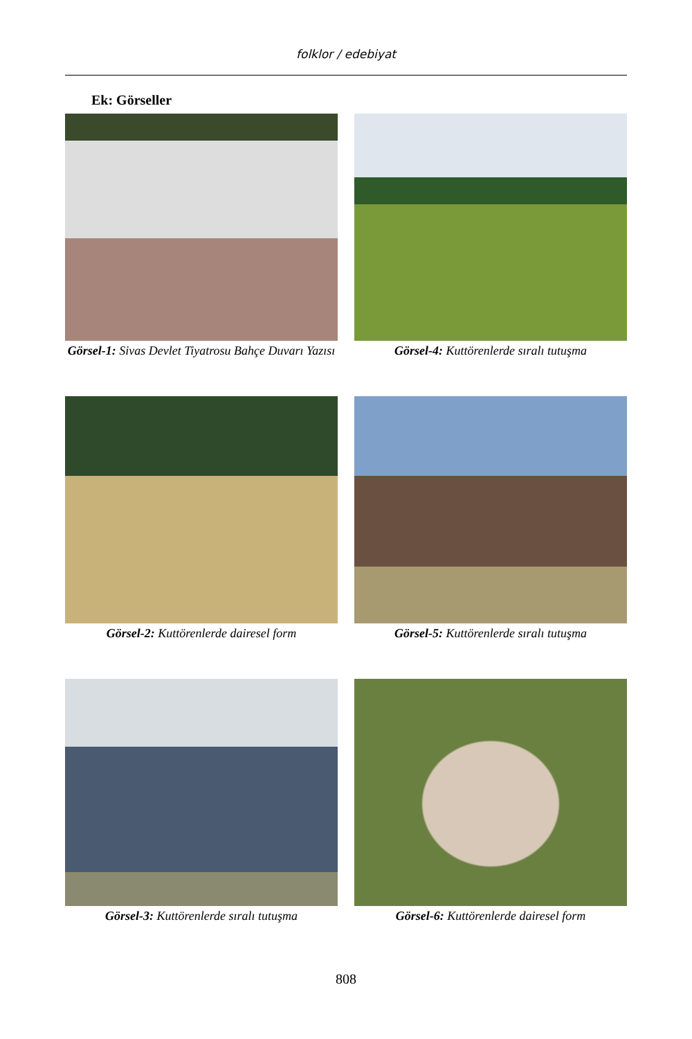folklor / edebiyat
Ek: Görseller
Görsel-1: Sivas Devlet Tiyatrosu Bahçe Duvarı Yazısı
Görsel-4: Kuttörenlerde sıralı tutuşma
Görsel-2: Kuttörenlerde dairesel form
Görsel-5: Kuttörenlerde sıralı tutuşma
Görsel-3: Kuttörenlerde sıralı tutuşma
Görsel-6: Kuttörenlerde dairesel form
808